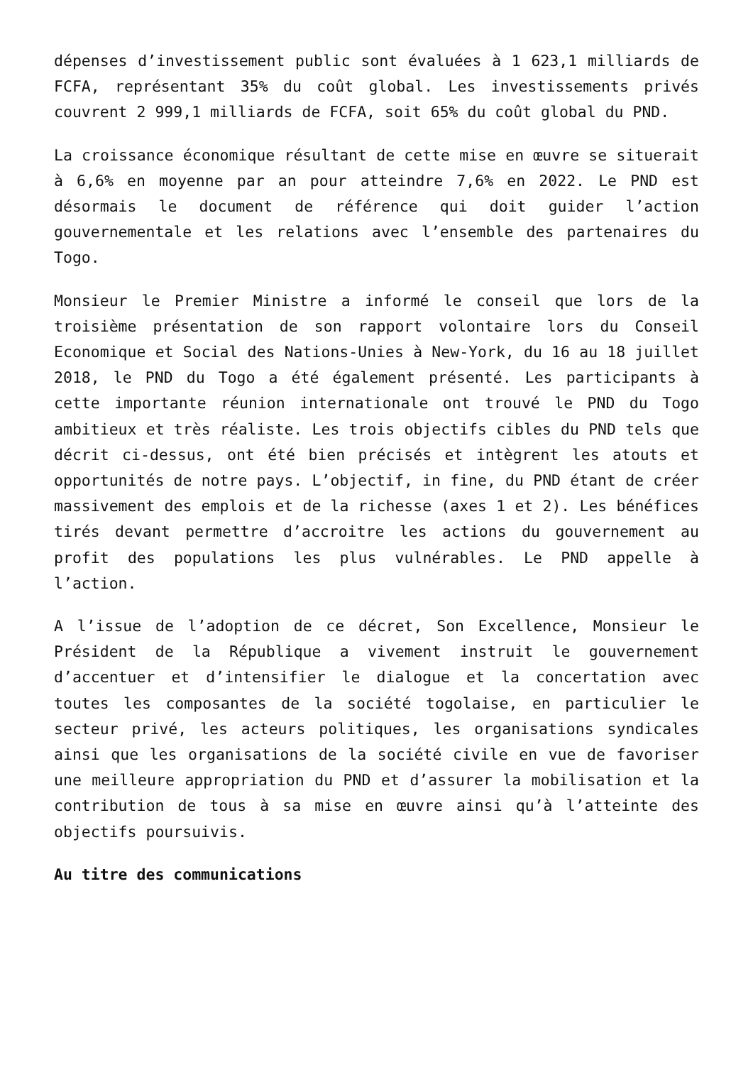dépenses d’investissement public sont évaluées à 1 623,1 milliards de FCFA, représentant 35% du coût global. Les investissements privés couvrent 2 999,1 milliards de FCFA, soit 65% du coût global du PND.
La croissance économique résultant de cette mise en œuvre se situerait à 6,6% en moyenne par an pour atteindre 7,6% en 2022. Le PND est désormais le document de référence qui doit guider l’action gouvernementale et les relations avec l’ensemble des partenaires du Togo.
Monsieur le Premier Ministre a informé le conseil que lors de la troisième présentation de son rapport volontaire lors du Conseil Economique et Social des Nations-Unies à New-York, du 16 au 18 juillet 2018, le PND du Togo a été également présenté. Les participants à cette importante réunion internationale ont trouvé le PND du Togo ambitieux et très réaliste. Les trois objectifs cibles du PND tels que décrit ci-dessus, ont été bien précisés et intègrent les atouts et opportunités de notre pays. L’objectif, in fine, du PND étant de créer massivement des emplois et de la richesse (axes 1 et 2). Les bénéfices tirés devant permettre d’accroitre les actions du gouvernement au profit des populations les plus vulnérables. Le PND appelle à l’action.
A l’issue de l’adoption de ce décret, Son Excellence, Monsieur le Président de la République a vivement instruit le gouvernement d’accentuer et d’intensifier le dialogue et la concertation avec toutes les composantes de la société togolaise, en particulier le secteur privé, les acteurs politiques, les organisations syndicales ainsi que les organisations de la société civile en vue de favoriser une meilleure appropriation du PND et d’assurer la mobilisation et la contribution de tous à sa mise en œuvre ainsi qu’à l’atteinte des objectifs poursuivis.
Au titre des communications